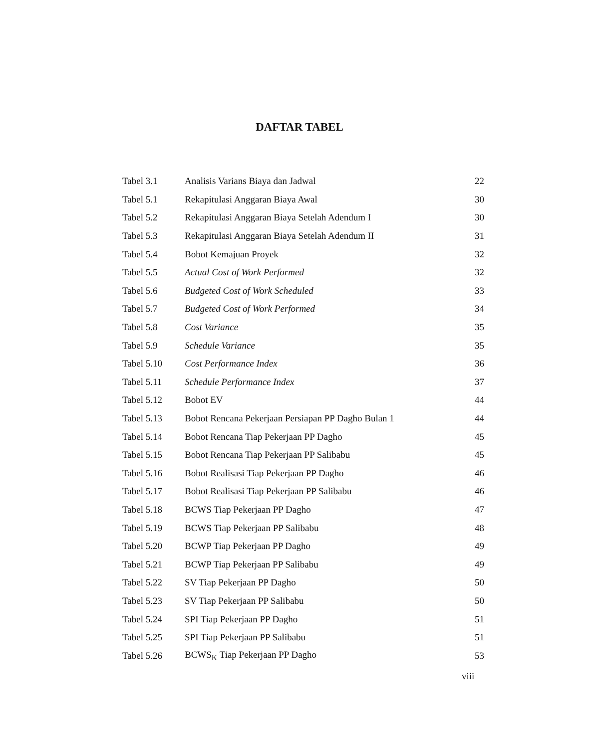DAFTAR TABEL
| Tabel 3.1 | Analisis Varians Biaya dan Jadwal | 22 |
| Tabel 5.1 | Rekapitulasi Anggaran Biaya Awal | 30 |
| Tabel 5.2 | Rekapitulasi Anggaran Biaya Setelah Adendum I | 30 |
| Tabel 5.3 | Rekapitulasi Anggaran Biaya Setelah Adendum II | 31 |
| Tabel 5.4 | Bobot Kemajuan Proyek | 32 |
| Tabel 5.5 | Actual Cost of Work Performed | 32 |
| Tabel 5.6 | Budgeted Cost of Work Scheduled | 33 |
| Tabel 5.7 | Budgeted Cost of Work Performed | 34 |
| Tabel 5.8 | Cost Variance | 35 |
| Tabel 5.9 | Schedule Variance | 35 |
| Tabel 5.10 | Cost Performance Index | 36 |
| Tabel 5.11 | Schedule Performance Index | 37 |
| Tabel 5.12 | Bobot EV | 44 |
| Tabel 5.13 | Bobot Rencana Pekerjaan Persiapan PP Dagho Bulan 1 | 44 |
| Tabel 5.14 | Bobot Rencana Tiap Pekerjaan PP Dagho | 45 |
| Tabel 5.15 | Bobot Rencana Tiap Pekerjaan PP Salibabu | 45 |
| Tabel 5.16 | Bobot Realisasi Tiap Pekerjaan PP Dagho | 46 |
| Tabel 5.17 | Bobot Realisasi Tiap Pekerjaan PP Salibabu | 46 |
| Tabel 5.18 | BCWS Tiap Pekerjaan PP Dagho | 47 |
| Tabel 5.19 | BCWS Tiap Pekerjaan PP Salibabu | 48 |
| Tabel 5.20 | BCWP Tiap Pekerjaan PP Dagho | 49 |
| Tabel 5.21 | BCWP Tiap Pekerjaan PP Salibabu | 49 |
| Tabel 5.22 | SV Tiap Pekerjaan PP Dagho | 50 |
| Tabel 5.23 | SV Tiap Pekerjaan PP Salibabu | 50 |
| Tabel 5.24 | SPI Tiap Pekerjaan PP Dagho | 51 |
| Tabel 5.25 | SPI Tiap Pekerjaan PP Salibabu | 51 |
| Tabel 5.26 | BCWS<sub>K</sub> Tiap Pekerjaan PP Dagho | 53 |
viii